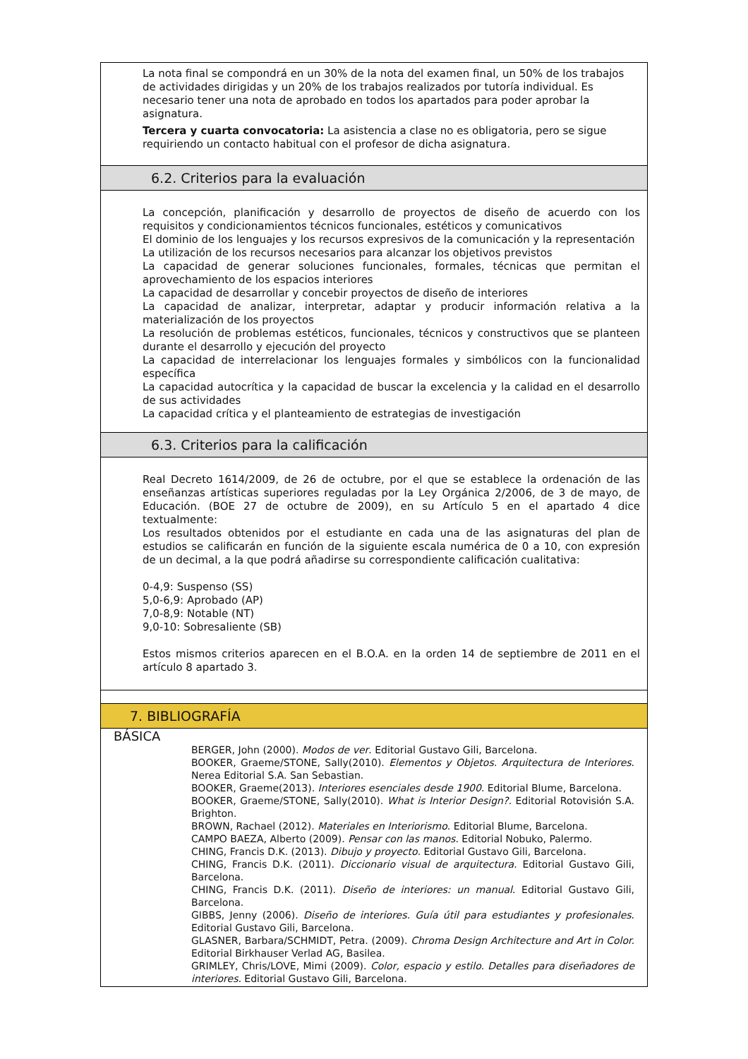La nota final se compondrá en un 30% de la nota del examen final, un 50% de los trabajos de actividades dirigidas y un 20% de los trabajos realizados por tutoría individual. Es necesario tener una nota de aprobado en todos los apartados para poder aprobar la asignatura.
Tercera y cuarta convocatoria: La asistencia a clase no es obligatoria, pero se sigue requiriendo un contacto habitual con el profesor de dicha asignatura.
6.2. Criterios para la evaluación
La concepción, planificación y desarrollo de proyectos de diseño de acuerdo con los requisitos y condicionamientos técnicos funcionales, estéticos y comunicativos
El dominio de los lenguajes y los recursos expresivos de la comunicación y la representación
La utilización de los recursos necesarios para alcanzar los objetivos previstos
La capacidad de generar soluciones funcionales, formales, técnicas que permitan el aprovechamiento de los espacios interiores
La capacidad de desarrollar y concebir proyectos de diseño de interiores
La capacidad de analizar, interpretar, adaptar y producir información relativa a la materialización de los proyectos
La resolución de problemas estéticos, funcionales, técnicos y constructivos que se planteen durante el desarrollo y ejecución del proyecto
La capacidad de interrelacionar los lenguajes formales y simbólicos con la funcionalidad específica
La capacidad autocrítica y la capacidad de buscar la excelencia y la calidad en el desarrollo de sus actividades
La capacidad crítica y el planteamiento de estrategias de investigación
6.3. Criterios para la calificación
Real Decreto 1614/2009, de 26 de octubre, por el que se establece la ordenación de las enseñanzas artísticas superiores reguladas por la Ley Orgánica 2/2006, de 3 de mayo, de Educación. (BOE 27 de octubre de 2009), en su Artículo 5 en el apartado 4 dice textualmente:
Los resultados obtenidos por el estudiante en cada una de las asignaturas del plan de estudios se calificarán en función de la siguiente escala numérica de 0 a 10, con expresión de un decimal, a la que podrá añadirse su correspondiente calificación cualitativa:
0-4,9: Suspenso (SS)
5,0-6,9: Aprobado (AP)
7,0-8,9: Notable (NT)
9,0-10: Sobresaliente (SB)
Estos mismos criterios aparecen en el B.O.A. en la orden 14 de septiembre de 2011 en el artículo 8 apartado 3.
7. BIBLIOGRAFÍA
BÁSICA
BERGER, John (2000). Modos de ver. Editorial Gustavo Gili, Barcelona.
BOOKER, Graeme/STONE, Sally(2010). Elementos y Objetos. Arquitectura de Interiores. Nerea Editorial S.A. San Sebastian.
BOOKER, Graeme(2013). Interiores esenciales desde 1900. Editorial Blume, Barcelona.
BOOKER, Graeme/STONE, Sally(2010). What is Interior Design?. Editorial Rotovisión S.A. Brighton.
BROWN, Rachael (2012). Materiales en Interiorismo. Editorial Blume, Barcelona.
CAMPO BAEZA, Alberto (2009). Pensar con las manos. Editorial Nobuko, Palermo.
CHING, Francis D.K. (2013). Dibujo y proyecto. Editorial Gustavo Gili, Barcelona.
CHING, Francis D.K. (2011). Diccionario visual de arquitectura. Editorial Gustavo Gili, Barcelona.
CHING, Francis D.K. (2011). Diseño de interiores: un manual. Editorial Gustavo Gili, Barcelona.
GIBBS, Jenny (2006). Diseño de interiores. Guía útil para estudiantes y profesionales. Editorial Gustavo Gili, Barcelona.
GLASNER, Barbara/SCHMIDT, Petra. (2009). Chroma Design Architecture and Art in Color. Editorial Birkhauser Verlad AG, Basilea.
GRIMLEY, Chris/LOVE, Mimi (2009). Color, espacio y estilo. Detalles para diseñadores de interiores. Editorial Gustavo Gili, Barcelona.